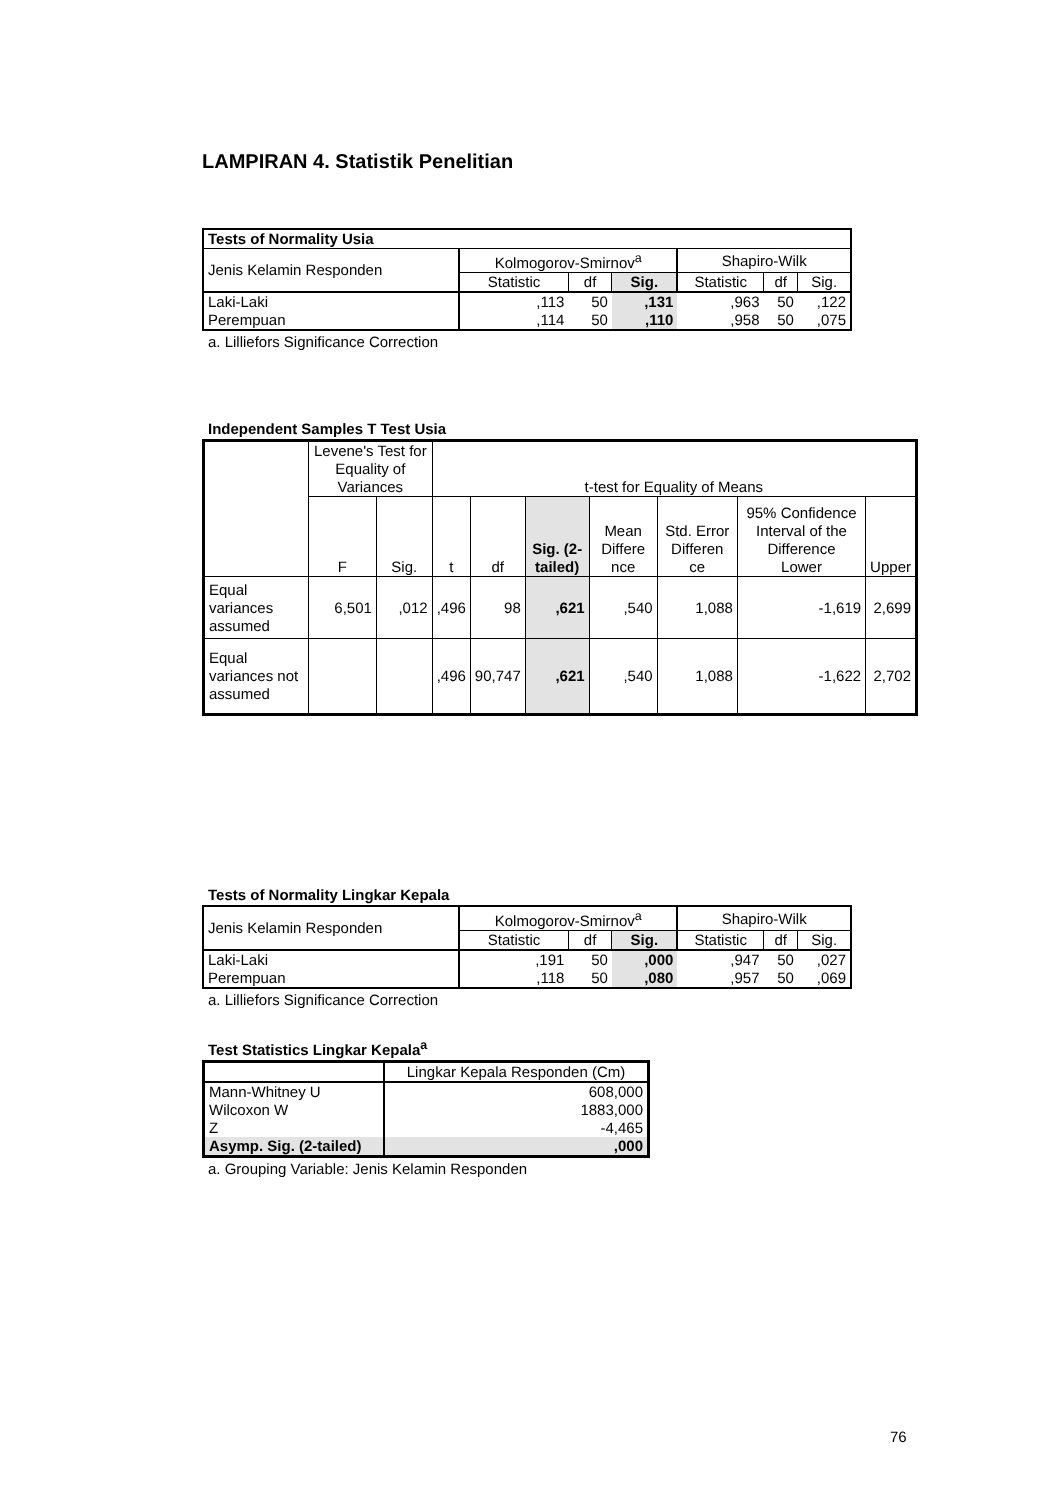LAMPIRAN 4. Statistik Penelitian
| Tests of Normality Usia | | | | | | |
| --- | --- | --- | --- | --- | --- | --- |
| Jenis Kelamin Responden | Kolmogorov-Smirnov<sup>a</sup> | | | Shapiro-Wilk | | |
| | Statistic | df | Sig. | Statistic | df | Sig. |
| Laki-Laki | ,113 | 50 | ,131 | ,963 | 50 | ,122 |
| Perempuan | ,114 | 50 | ,110 | ,958 | 50 | ,075 |
a. Lilliefors Significance Correction
Independent Samples T Test Usia
| | Levene's Test for Equality of Variances | | t-test for Equality of Means | | | | | | |
| --- | --- | --- | --- | --- | --- | --- | --- | --- | --- |
| | F | Sig. | t | df | Sig. (2-tailed) | Mean Differe nce | Std. Error Differen ce | 95% Confidence Interval of the Difference Lower | Upper |
| Equal variances assumed | 6,501 | ,012 | ,496 | 98 | ,621 | ,540 | 1,088 | -1,619 | 2,699 |
| Equal variances not assumed | | | ,496 | 90,747 | ,621 | ,540 | 1,088 | -1,622 | 2,702 |
Tests of Normality Lingkar Kepala
| Jenis Kelamin Responden | Kolmogorov-Smirnov<sup>a</sup> | | | Shapiro-Wilk | | |
| | Statistic | df | Sig. | Statistic | df | Sig. |
| Laki-Laki | ,191 | 50 | ,000 | ,947 | 50 | ,027 |
| Perempuan | ,118 | 50 | ,080 | ,957 | 50 | ,069 |
a. Lilliefors Significance Correction
Test Statistics Lingkar Kepala<sup>a</sup>
| | Lingkar Kepala Responden (Cm) |
| Mann-Whitney U | 608,000 |
| Wilcoxon W | 1883,000 |
| Z | -4,465 |
| Asymp. Sig. (2-tailed) | ,000 |
a. Grouping Variable: Jenis Kelamin Responden
76